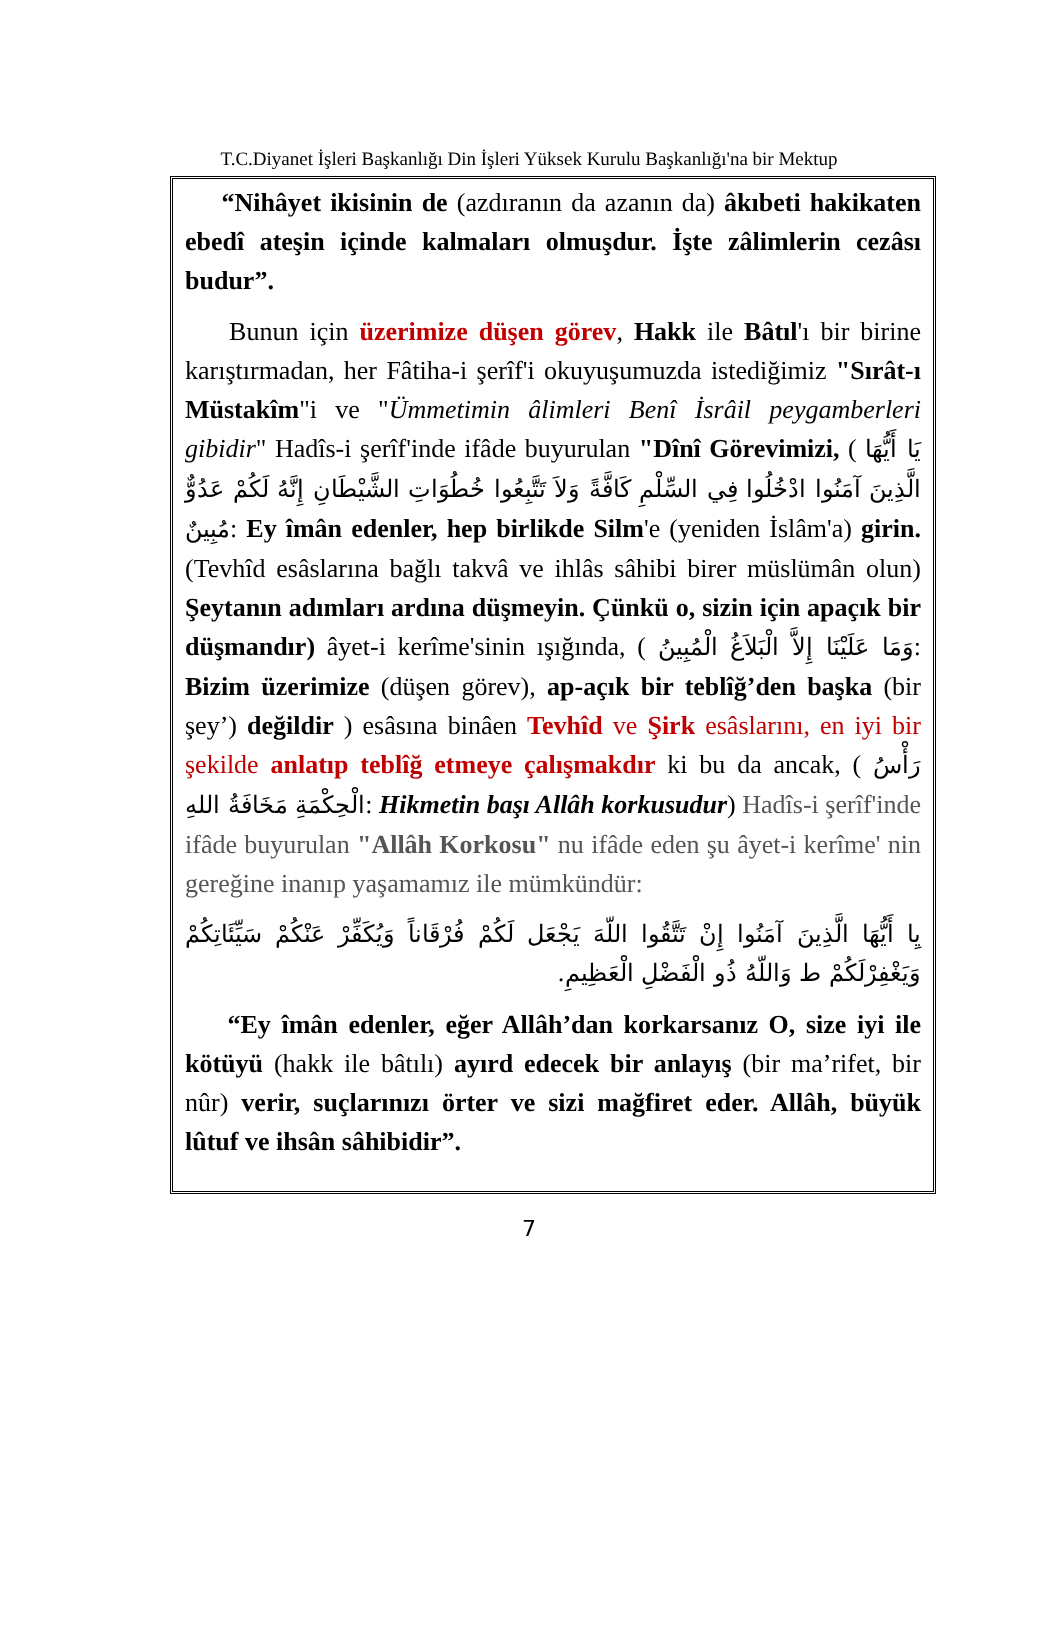T.C.Diyanet İşleri Başkanlığı Din İşleri Yüksek Kurulu Başkanlığı'na bir Mektup
“Nihâyet ikisinin de (azdıranın da azanın da) âkıbeti hakikaten ebedî ateşin içinde kalmaları olmuşdur. İşte zâlimlerin cezâsı budur”.
Bunun için üzerimize düşen görev, Hakk ile Bâtıl'ı bir birine karıştırmadan, her Fâtiha-i şerîf'i okuyuşumuzda istediğimiz "Sırât-ı Müstakîm"i ve "Ümmetimin âlimleri Benî İsrâil peygamberleri gibidir" Hadîs-i şerîf'inde ifâde buyurulan "Dînî Görevimizi, ( يَا أَيُّهَا الَّذِينَ آمَنُوا ادْخُلُوا فِي السِّلْمِ كَافَّةً وَلاَ تَتَّبِعُوا خُطُوَاتِ الشَّيْطَانِ إِنَّهُ لَكُمْ عَدُوٌّ مُبِينٌ: Ey îmân edenler, hep birlikde Silm'e (yeniden İslâm'a) girin. (Tevhîd esâslarına bağlı takvâ ve ihlâs sâhibi birer müslümân olun) Şeytanın adımları ardına düşmeyin. Çünkü o, sizin için apaçık bir düşmandır) âyet-i kerîme'sinin ışığında, ( وَمَا عَلَيْنَا إِلاَّ الْبَلاَغُ الْمُبِينُ: Bizim üzerimize (düşen görev), ap-açık bir teblîğ’den başka (bir şey’) değildir ) esâsına binâen Tevhîd ve Şirk esâslarını, en iyi bir şekilde anlatıp teblîğ etmeye çalışmakdır ki bu da ancak, ( رَأْسُ الْحِكْمَةِ مَخَافَةُ اللهِ: Hikmetin başı Allâh korkusudur) Hadîs-i şerîf'inde ifâde buyurulan "Allâh Korkosu" nu ifâde eden şu âyet-i kerîme' nin gereğine inanıp yaşamamız ile mümkündür:
يِا أَيُّهَا الَّذِينَ آمَنُوا إِنْ تَتَّقُوا اللّهَ يَجْعَل لَكُمْ فُرْقَاناً وَيُكَفِّرْ عَنْكُمْ سَيِّئَاتِكُمْ وَيَغْفِرْلَكُمْ ط وَاللّهُ ذُو الْفَضْلِ الْعَظِيمِ.
“Ey îmân edenler, eğer Allâh’dan korkarsanız O, size iyi ile kötüyü (hakk ile bâtılı) ayırd edecek bir anlayış (bir ma’rifet, bir nûr) verir, suçlarınızı örter ve sizi mağfiret eder. Allâh, büyük lûtuf ve ihsân sâhibidir”.
7